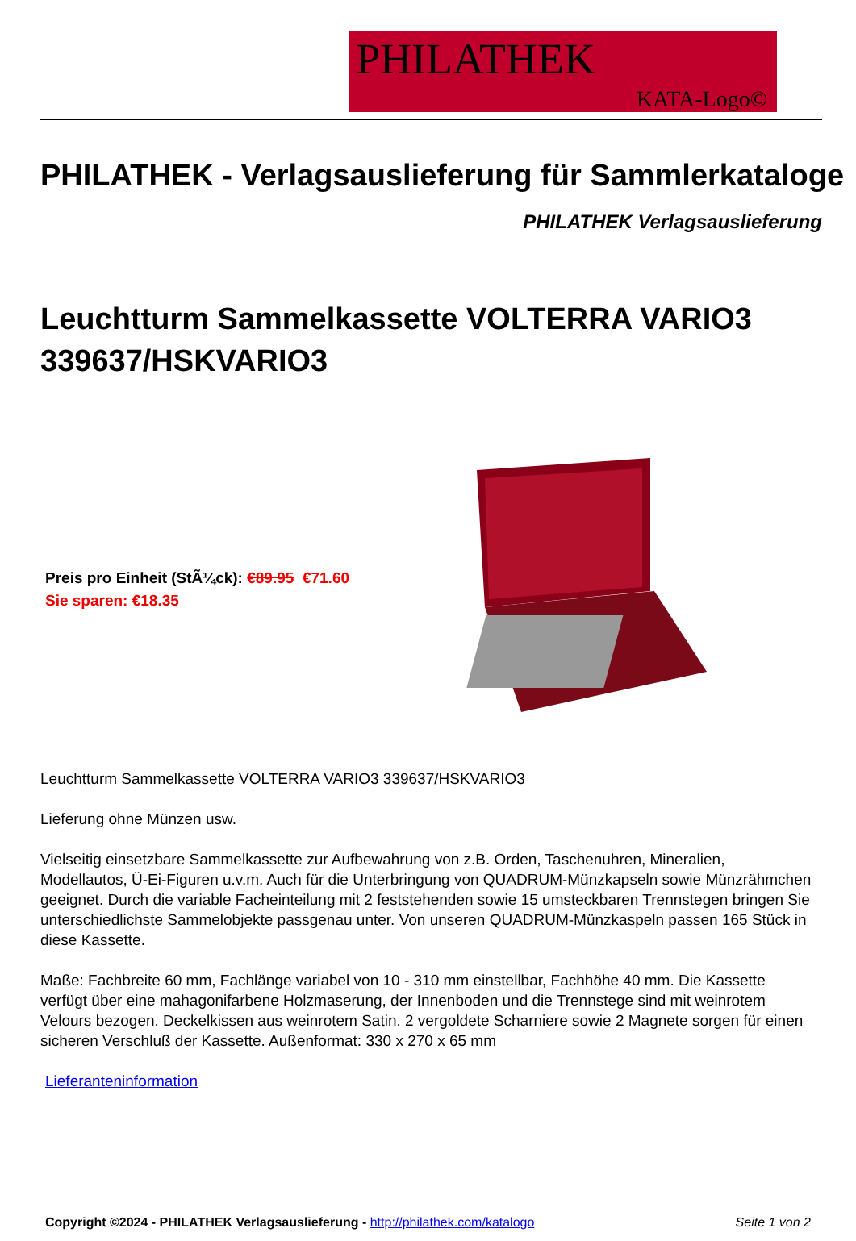PHILATHEK
KATA-Logo©
PHILATHEK - Verlagsauslieferung für Sammlerkataloge
PHILATHEK Verlagsauslieferung
Leuchtturm Sammelkassette VOLTERRA VARIO3 339637/HSKVARIO3
Preis pro Einheit (StÃ¼ck): €89.95 €71.60
Sie sparen: €18.35
Leuchtturm Sammelkassette VOLTERRA VARIO3 339637/HSKVARIO3
Lieferung ohne Münzen usw.
Vielseitig einsetzbare Sammelkassette zur Aufbewahrung von z.B. Orden, Taschenuhren, Mineralien, Modellautos, Ü-Ei-Figuren u.v.m. Auch für die Unterbringung von QUADRUM-Münzkapseln sowie Münzrähmchen geeignet. Durch die variable Facheinteilung mit 2 feststehenden sowie 15 umsteckbaren Trennstegen bringen Sie unterschiedlichste Sammelobjekte passgenau unter. Von unseren QUADRUM-Münzkaspeln passen 165 Stück in diese Kassette.
Maße: Fachbreite 60 mm, Fachlänge variabel von 10 - 310 mm einstellbar, Fachhöhe 40 mm. Die Kassette verfügt über eine mahagonifarbene Holzmaserung, der Innenboden und die Trennstege sind mit weinrotem Velours bezogen. Deckelkissen aus weinrotem Satin. 2 vergoldete Scharniere sowie 2 Magnete sorgen für einen sicheren Verschluß der Kassette. Außenformat: 330 x 270 x 65 mm
Lieferanteninformation
Copyright ©2024 - PHILATHEK Verlagsauslieferung - http://philathek.com/katalogo Seite 1 von 2